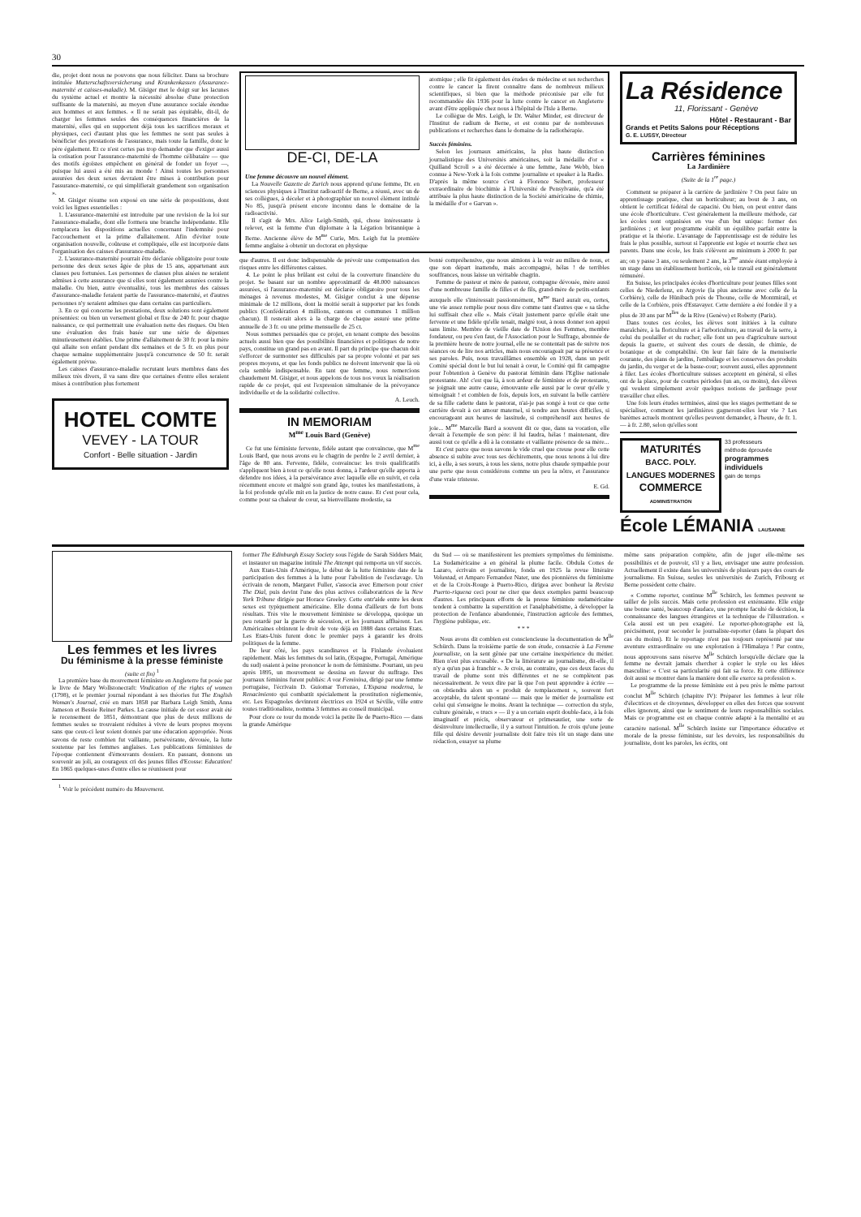30
die, projet dont nous ne pouvons que nous féliciter. Dans sa brochure intitulée Mutterschaftsversicherung und Krankenkassen (Assurance-maternité et caisses-maladie). M. Gisiger met le doigt sur les lacunes du système actuel et montre la nécessité absolue d'une protection suffisante de la maternité, au moyen d'une assurance sociale étendue aux hommes et aux femmes. « Il ne serait pas équitable, dit-il, de charger les femmes seules des conséquences financières de la maternité, elles qui en supportent déjà tous les sacrifices moraux et physiques, ceci d'autant plus que les femmes ne sont pas seules à bénéficier des prestations de l'assurance, mais toute la famille, donc le père également. Et ce n'est certes pas trop demander que d'exiger aussi la cotisation pour l'assurance-maternité de l'homme célibataire — que des motifs égoïstes empêchent en général de fonder un foyer —, puisque lui aussi a été mis au monde ! Ainsi toutes les personnes assurées des deux sexes devraient être mises à contribution pour l'assurance-maternité, ce qui simplifierait grandement son organisation ».
M. Gisiger résume son exposé en une série de propositions, dont voici les lignes essentielles :
1. L'assurance-maternité est introduite par une revision de la loi sur l'assurance-maladie, dont elle formera une branche indépendante. Elle remplacera les dispositions actuelles concernant l'indemnité pour l'accouchement et la prime d'allaitement. Afin d'éviter toute organisation nouvelle, coûteuse et compliquée, elle est incorporée dans l'organisation des caisses d'assurance-maladie.
2. L'assurance-maternité pourrait être déclarée obligatoire pour toute personne des deux sexes âgée de plus de 15 ans, appartenant aux classes peu fortunées. Les personnes de classes plus aisées ne seraient admises à cette assurance que si elles sont également assurées contre la maladie. Ou bien, autre éventualité, tous les membres des caisses d'assurance-maladie feraient partie de l'assurance-maternité, et d'autres personnes n'y seraient admises que dans certains cas particuliers.
3. En ce qui concerne les prestations, deux solutions sont également présentées: ou bien un versement global et fixe de 240 fr. pour chaque naissance, ce qui permettrait une évaluation nette des risques. Ou bien une évaluation des frais basée sur une série de dépenses minutieusement établies. Une prime d'allaitement de 30 fr. pour la mère qui allaite son enfant pendant dix semaines et de 5 fr. en plus pour chaque semaine supplémentaire jusqu'à concurrence de 50 fr. serait également prévue.
Les caisses d'assurance-maladie recrutant leurs membres dans des milieux très divers, il va sans dire que certaines d'entre elles seraient mises à contribution plus fortement
HOTEL COMTE
VEVEY - LA TOUR
Confort - Belle situation - Jardin
DE-CI, DE-LA
Une femme découvre un nouvel élément.
La Nouvelle Gazette de Zurich nous apprend qu'une femme, Dr. en sciences physiques à l'Institut radioactif de Berne, a réussi, avec un de ses collègues, à déceler et à photographier un nouvel élément intitulé No 85, jusqu'à présent encore inconnu dans le domaine de la radioactivité.
Il s'agit de Mrs. Alice Leigh-Smith, qui, chose intéressante à relever, est la femme d'un diplomate à la Légation britannique à Berne. Ancienne élève de M<sup>me</sup> Curie, Mrs. Leigh fut la première femme anglaise à obtenir un doctorat en physique
atomique ; elle fit également des études de médecine et ses recherches contre le cancer la firent connaître dans de nombreux milieux scientifiques, si bien que la méthode préconisée par elle fut recommandée dès 1936 pour la lutte contre le cancer en Angleterre avant d'être appliquée chez nous à l'hôpital de l'Isle à Berne.
Le collègue de Mrs. Leigh, le Dr. Walter Minder, est directeur de l'Institut de radium de Berne, et est connu par de nombreuses publications et recherches dans le domaine de la radiothérapie.
Succès féminins.
Selon les journaux américains, la plus haute distinction journalistique des Universités américaines, soit la médaille d'or « Quilland Scroll » a été décernée à une femme, Jane Webb, bien connue à New-York à la fois comme journaliste et speaker à la Radio. D'après la même source c'est à Florence Seibert, professeur extraordinaire de biochimie à l'Université de Pensylvanie, qu'a été attribuée la plus haute distinction de la Société américaine de chimie, la médaille d'or « Garvan ».
que d'autres. Il est donc indispensable de prévoir une compensation des risques entre les différentes caisses.
4. Le point le plus brûlant est celui de la couverture financière du projet. Se basant sur un nombre approximatif de 48.000 naissances assurées, si l'assurance-maternité est déclarée obligatoire pour tous les ménages à revenus modestes, M. Gisiger conclut à une dépense minimale de 12 millions, dont la moitié serait à supporter par les fonds publics (Confédération 4 millions, cantons et communes 1 million chacun). Il resterait alors à la charge de chaque assuré une prime annuelle de 3 fr. ou une prime mensuelle de 25 ct.
Nous sommes persuadés que ce projet, en tenant compte des besoins actuels aussi bien que des possibilités financières et politiques de notre pays, constitue un grand pas en avant. Il part du principe que chacun doit s'efforcer de surmonter ses difficultés par sa propre volonté et par ses propres moyens, et que les fonds publics ne doivent intervenir que là où cela semble indispensable. En tant que femme, nous remercions chaudement M. Gisiger, et nous appelons de tous nos vœux la réalisation rapide de ce projet, qui est l'expression simultanée de la prévoyance individuelle et de la solidarité collective.
A. Leuch.
IN MEMORIAM
M<sup>me</sup> Louis Bard (Genève)
Ce fut une féministe fervente, fidèle autant que convaincue, que M<sup>me</sup> Louis Bard, que nous avons eu le chagrin de perdre le 2 avril dernier, à l'âge de 80 ans. Fervente, fidèle, convaincue: les trois qualificatifs s'appliquent bien à tout ce qu'elle nous donna, à l'ardeur qu'elle apporta à défendre nos idées, à la persévérance avec laquelle elle en suivit, et cela récemment encore et malgré son grand âge, toutes les manifestations, à la foi profonde qu'elle mit en la justice de notre cause. Et c'est pour cela, comme pour sa chaleur de cœur, sa bienveillante modestie, sa
bonté compréhensive, que nous aimions à la voir au milieu de nous, et que son départ inattendu, mais accompagné, hélas ! de terribles souffrances, nous laisse un véritable chagrin.
Femme de pasteur et mère de pasteur, compagne dévouée, mère aussi d'une nombreuse famille de filles et de fils, grand-mère de petits-enfants auxquels elle s'intéressait passionnément, M<sup>me</sup> Bard aurait eu, certes, une vie assez remplie pour nous dire comme tant d'autres que « sa tâche lui suffisait chez elle ». Mais c'était justement parce qu'elle était une fervente et une fidèle qu'elle tenait, malgré tout, à nous donner son appui sans limite. Membre de vieille date de l'Union des Femmes, membre fondateur, ou peu s'en faut, de l'Association pour le Suffrage, abonnée de la première heure de notre journal, elle ne se contentait pas de suivre nos séances ou de lire nos articles, mais nous encourageait par sa présence et ses paroles. Puis, nous travaillâmes ensemble en 1928, dans un petit Comité spécial dont le but lui tenait à cœur, le Comité qui fit campagne pour l'obtention à Genève du pastorat féminin dans l'Eglise nationale protestante. Ah! c'est que là, à son ardeur de féministe et de protestante, se joignait une autre cause, émouvante elle aussi par le cœur qu'elle y témoignait ! et combien de fois, depuis lors, en suivant la belle carrière de sa fille cadette dans le pastorat, n'ai-je pas songé à tout ce que cette carrière devait à cet amour maternel, si tendre aux heures difficiles, si encourageant aux heures de lassitude, si compréhensif aux heures de joie... M<sup>me</sup> Marcelle Bard a souvent dit ce que, dans sa vocation, elle devait à l'exemple de son père: il lui faudra, hélas ! maintenant, dire aussi tout ce qu'elle a dû à la constante et vaillante présence de sa mère...
Et c'est parce que nous savons le vide cruel que creuse pour elle cette absence si subite avec tous ses déchirements, que nous tenons à lui dire ici, à elle, à ses sœurs, à tous les siens, notre plus chaude sympathie pour une perte que nous considérons comme un peu la nôtre, et l'assurance d'une vraie tristesse.
E. Gd.
La Résidence
11, Florissant - Genève
Hôtel - Restaurant - Bar
Grands et Petits Salons pour Réceptions
G. E. LUSSY, Directeur
Carrières féminines
La Jardinière
(Suite de la 1<sup>re</sup> page.)
Comment se préparer à la carrière de jardinière ? On peut faire un apprentissage pratique, chez un horticulteur; au bout de 3 ans, on obtient le certificat fédéral de capacité. Ou bien, on peut entrer dans une école d'horticulture. C'est généralement la meilleure méthode, car les écoles sont organisées en vue d'un but unique: former des jardinières ; et leur programme établit un équilibre parfait entre la pratique et la théorie. L'avantage de l'apprentissage est de réduire les frais le plus possible, surtout si l'apprentie est logée et nourrie chez ses parents. Dans une école, les frais s'élèvent au minimum à 2000 fr. par an; on y passe 3 ans, ou seulement 2 ans, la 3<sup>me</sup> année étant employée à un stage dans un établissement horticole, où le travail est généralement rémunéré.
En Suisse, les principales écoles d'horticulture pour jeunes filles sont celles de Niederlenz, en Argovie (la plus ancienne avec celle de la Corbière), celle de Hünibach près de Thoune, celle de Montmirail, et celle de la Corbière, près d'Estavayer. Cette dernière a été fondée il y a plus de 30 ans par M<sup>lles</sup> de la Rive (Genève) et Roberty (Paris).
Dans toutes ces écoles, les élèves sont initiées à la culture maraîchère, à la floriculture et à l'arboriculture, au travail de la serre, à celui du poulailler et du rucher; elle font un peu d'agriculture surtout depuis la guerre, et suivent des cours de dessin, de chimie, de botanique et de comptabilité. On leur fait faire de la menuiserie courante, des plans de jardins, l'emballage et les conserves des produits du jardin, du verger et de la basse-cour; souvent aussi, elles apprennent à filer. Les écoles d'horticulture suisses acceptent en général, si elles ont de la place, pour de courtes périodes (un an, ou moins), des élèves qui veulent simplement avoir quelques notions de jardinage pour travailler chez elles.
Une fois leurs études terminées, ainsi que les stages permettant de se spécialiser, comment les jardinières gagneront-elles leur vie ? Les barèmes actuels montrent qu'elles peuvent demander, à l'heure, de fr. 1.— à fr. 2.80, selon qu'elles sont
MATURITÉS
BACC. POLY.
LANGUES MODERNES
COMMERCE
ADMINISTRATION
33 professeurs
méthode éprouvée
programmes individuels
gain de temps
École LÉMANIA LAUSANNE
Les femmes et les livres
Du féminisme à la presse féministe
(suite et fin) <sup>1</sup>
La première base du mouvement féministe en Angleterre fut posée par le livre de Mary Wollstonecraft: Vindication of the rights of women (1798), et le premier journal répondant à ses théories fut The English Woman's Journal, créé en mars 1858 par Barbara Leigh Smith, Anna Jameson et Bessie Reiner Parkes. La cause initiale de cet essor avait été le recensement de 1851, démontrant que plus de deux millions de femmes seules se trouvaient réduites à vivre de leurs propres moyens sans que ceux-ci leur soient donnés par une éducation appropriée. Nous savons de reste combien fut vaillante, persévérante, dévouée, la lutte soutenue par les femmes anglaises. Les publications féministes de l'époque contiennent d'émouvants dossiers. En passant, donnons un souvenir au joli, au courageux cri des jeunes filles d'Ecosse: Education! En 1865 quelques-unes d'entre elles se réunissent pour
<sup>1</sup> Voir le précédent numéro du Mouvement.
former The Edinburgh Essay Society sous l'égide de Sarah Sidders Mair, et instaurer un magazine intitulé The Attempt qui remporta un vif succès.
Aux Etats-Unis d'Amérique, le début de la lutte féministe date de la participation des femmes à la lutte pour l'abolition de l'esclavage. Un écrivain de renom, Margaret Fuller, s'associa avec Emerson pour créer The Dial, puis devint l'une des plus actives collaboratrices de la New York Tribune dirigée par Horace Greeley. Cette entr'aide entre les deux sexes est typiquement américaine. Elle donna d'ailleurs de fort bons résultats. Très vite le mouvement féministe se développa, quoique un peu retardé par la guerre de sécession, et les journaux affluèrent. Les Américaines obtinrent le droit de vote déjà en 1888 dans certains Etats. Les Etats-Unis furent donc le premier pays à garantir les droits politiques de la femme.
De leur côté, les pays scandinaves et la Finlande évoluaient rapidement. Mais les femmes du sol latin, (Espagne, Portugal, Amérique du sud) osaient à peine prononcer le nom de féminisme. Pourtant, un peu après 1895, un mouvement se dessina en faveur du suffrage. Des journaux féminins furent publiés: A voz Feminina, dirigé par une femme portugaise, l'écrivain D. Guiomar Torrezao, L'Espana moderna, le Renacimiento qui combattit spécialement la prostitution réglementée, etc. Les Espagnoles devinrent électrices en 1924 et Séville, ville entre toutes traditionaliste, nomma 3 femmes au conseil municipal.
Pour clore ce tour du monde voici la petite île de Puerto-Rico — dans la grande Amérique
du Sud — où se manifestèrent les premiers symptômes du féminisme. La Sudaméricaine a en général la plume facile. Obdula Cottes de Lazaro, écrivain et journaliste, fonda en 1925 la revue littéraire Voluntad, et Amparo Fernandez Nater, une des pionnières du féminisme et de la Croix-Rouge à Puerto-Rico, dirigea avec bonheur la Revista Puerto-riquena ceci pour ne citer que deux exemples parmi beaucoup d'autres. Les principaux efforts de la presse féministe sudaméricaine tendent à combattre la superstition et l'analphabétisme, à développer la protection de l'enfance abandonnée, l'instruction agricole des femmes, l'hygiène publique, etc.
* * *
Nous avons dit combien est consciencieuse la documentation de M<sup>lle</sup> Schürch. Dans la troisième partie de son étude, consacrée à La Femme journaliste, on la sent gênée par une certaine inexpérience du métier. Rien n'est plus excusable. « De la littérature au journalisme, dit-elle, il n'y a qu'un pas à franchir ». Je crois, au contraire, que ces deux faces du travail de plume sont très différentes et ne se complètent pas nécessairement. Je veux dire par là que l'on peut apprendre à écrire — on obtiendra alors un « produit de remplacement », souvent fort acceptable, du talent spontané — mais que le métier de journaliste est celui qui s'enseigne le moins. Avant la technique — correction du style, culture générale, « trucs » — il y a un certain esprit double-face, à la fois imaginatif et précis, observateur et primesautier, une sorte de désinvolture intellectuelle, il y a surtout l'intuition. Je crois qu'une jeune fille qui désire devenir journaliste doit faire très tôt un stage dans une rédaction, essayer sa plume
même sans préparation complète, afin de juger elle-même ses possibilités et de pouvoir, s'il y a lieu, envisager une autre profession. Actuellement il existe dans les universités de plusieurs pays des cours de journalisme. En Suisse, seules les universités de Zurich, Fribourg et Berne possèdent cette chaire.
« Comme reporter, continue M<sup>lle</sup> Schürch, les femmes peuvent se tailler de jolis succès. Mais cette profession est exténuante. Elle exige une bonne santé, beaucoup d'audace, une prompte faculté de décision, la connaissance des langues étrangères et la technique de l'illustration. « Cela aussi est un peu exagéré. Le reporter-photographe est là, précisément, pour seconder le journaliste-reporter (dans la plupart des cas du moins). Et le reportage n'est pas toujours représenté par une aventure extraordinaire ou une exploration à l'Himalaya ! Par contre, nous approuvons sans réserve M<sup>lle</sup> Schürch lorsqu'elle déclare que la femme ne devrait jamais chercher à copier le style ou les idées masculine: « C'est sa particularité qui fait sa force. Et cette différence doit aussi se montrer dans la manière dont elle exerce sa profession ».
Le programme de la presse féministe est à peu près le même partout conclut M<sup>lle</sup> Schürch (chapitre IV): Préparer les femmes à leur rôle d'électrices et de citoyennes, développer en elles des forces que souvent elles ignorent, ainsi que le sentiment de leurs responsabilités sociales. Mais ce programme est en chaque contrée adapté à la mentalité et au caractère national. M<sup>lle</sup> Schürch insiste sur l'importance éducative et morale de la presse féministe, sur les devoirs, les responsabilités du journaliste, dont les paroles, les écrits, ont